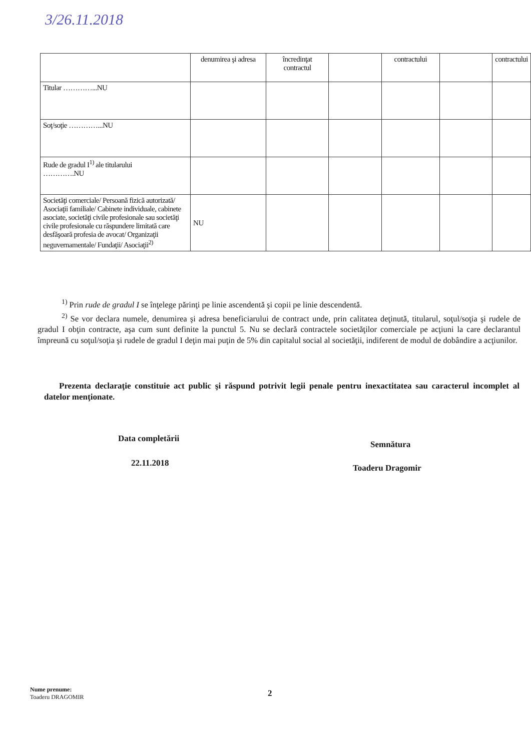3/26.11.2018
| | denumirea şi adresa | încredinţat contractul | | contractului | | contractului |
| --- | --- | --- | --- | --- | --- | --- |
| Titular …………...NU | | | | | | |
| Soţ/soţie …………...NU | | | | | | |
| Rude de gradul I<sup>1)</sup> ale titularului ………….NU | | | | | | |
| Societăţi comerciale/ Persoană fizică autorizată/ Asociaţii familiale/ Cabinete individuale, cabinete asociate, societăţi civile profesionale sau societăţi civile profesionale cu răspundere limitată care desfăşoară profesia de avocat/ Organizaţii neguvernamentale/ Fundaţii/ Asociaţii<sup>2)</sup> | NU | | | | | |
<sup>1)</sup> Prin rude de gradul I se înţelege părinţi pe linie ascendentă şi copii pe linie descendentă.
<sup>2)</sup> Se vor declara numele, denumirea şi adresa beneficiarului de contract unde, prin calitatea deţinută, titularul, soţul/soţia şi rudele de gradul I obţin contracte, aşa cum sunt definite la punctul 5. Nu se declară contractele societăţilor comerciale pe acţiuni la care declarantul împreună cu soţul/soţia şi rudele de gradul I deţin mai puţin de 5% din capitalul social al societăţii, indiferent de modul de dobândire a acţiunilor.
Prezenta declaraţie constituie act public şi răspund potrivit legii penale pentru inexactitatea sau caracterul incomplet al datelor menţionate.
Data completării
Semnătura
22.11.2018 Toaderu Dragomir
Nume prenume:
Toaderu DRAGOMIR
2